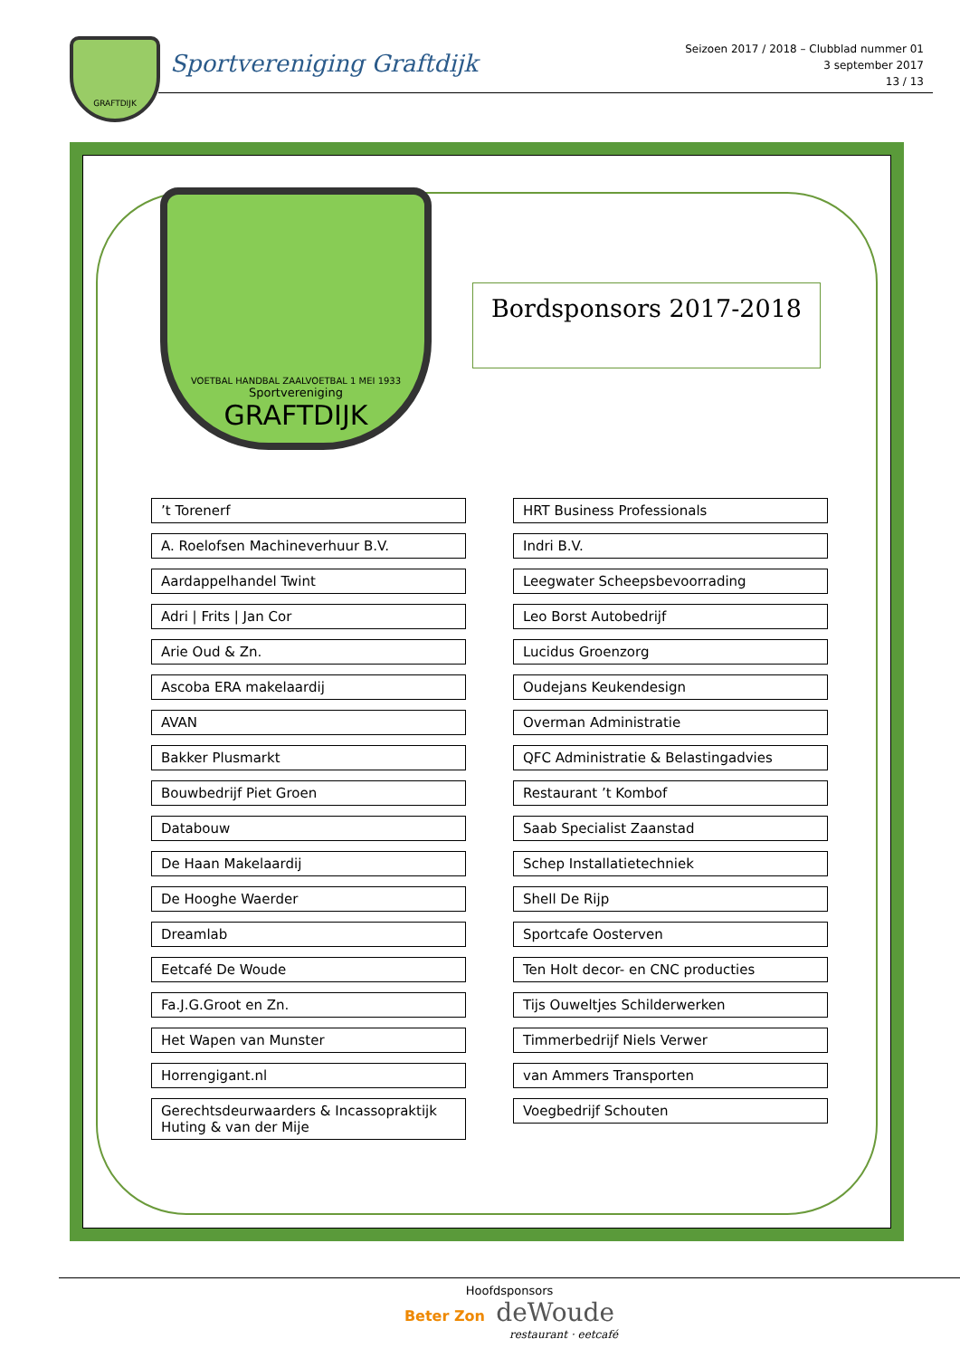GRAFTDIJK
Sportvereniging Graftdijk
Seizoen 2017 / 2018 – Clubblad nummer 01
3 september 2017
13 / 13
VOETBAL HANDBAL ZAALVOETBAL 1 MEI 1933
Sportvereniging
GRAFTDIJK
Bordsponsors 2017-2018
’t Torenerf
A. Roelofsen Machineverhuur B.V.
Aardappelhandel Twint
Adri | Frits | Jan Cor
Arie Oud & Zn.
Ascoba ERA makelaardij
AVAN
Bakker Plusmarkt
Bouwbedrijf Piet Groen
Databouw
De Haan Makelaardij
De Hooghe Waerder
Dreamlab
Eetcafé De Woude
Fa.J.G.Groot en Zn.
Het Wapen van Munster
Horrengigant.nl
Gerechtsdeurwaarders & Incassopraktijk
Huting & van der Mije
HRT Business Professionals
Indri B.V.
Leegwater Scheepsbevoorrading
Leo Borst Autobedrijf
Lucidus Groenzorg
Oudejans Keukendesign
Overman Administratie
QFC Administratie & Belastingadvies
Restaurant ’t Kombof
Saab Specialist Zaanstad
Schep Installatietechniek
Shell De Rijp
Sportcafe Oosterven
Ten Holt decor- en CNC producties
Tijs Ouweltjes Schilderwerken
Timmerbedrijf Niels Verwer
van Ammers Transporten
Voegbedrijf Schouten
Hoofdsponsors
Beter Zon deWoude
restaurant · eetcafé